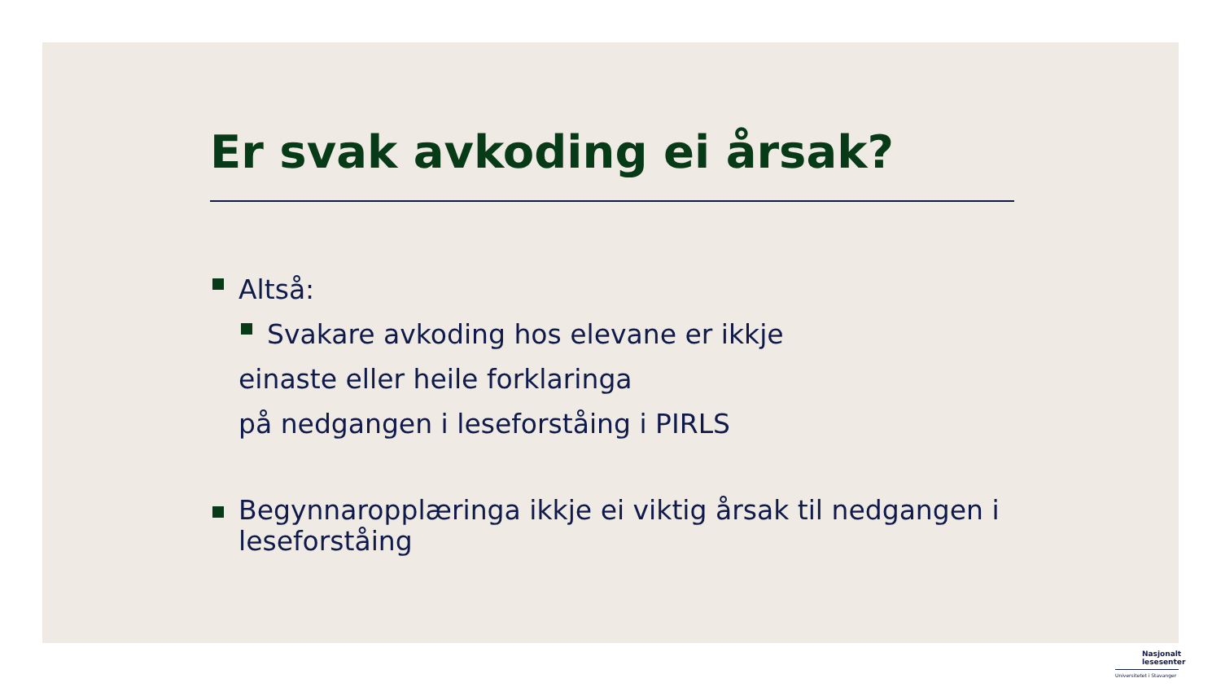Er svak avkoding ei årsak?
Altså:
Svakare avkoding hos elevane er ikkje
einaste eller heile forklaringa
på nedgangen i leseforståing i PIRLS
Begynnaropplæringa ikkje ei viktig årsak til nedgangen i leseforståing
Nasjonalt
lesesenter
Universitetet i Stavanger